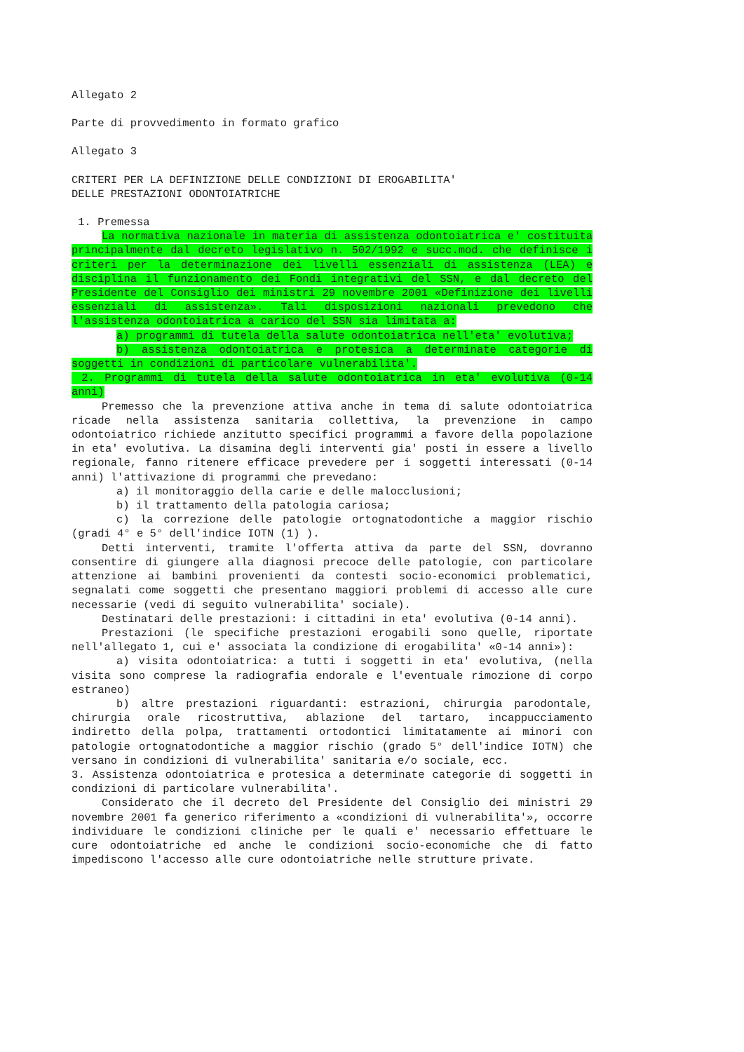Allegato 2
Parte di provvedimento in formato grafico
Allegato 3
CRITERI PER LA DEFINIZIONE DELLE CONDIZIONI DI EROGABILITA'
DELLE PRESTAZIONI ODONTOIATRICHE
1. Premessa
La normativa nazionale in materia di assistenza odontoiatrica e' costituita principalmente dal decreto legislativo n. 502/1992 e succ.mod. che definisce i criteri per la determinazione dei livelli essenziali di assistenza (LEA) e disciplina il funzionamento dei Fondi integrativi del SSN, e dal decreto del Presidente del Consiglio dei ministri 29 novembre 2001 «Definizione dei livelli essenziali di assistenza». Tali disposizioni nazionali prevedono che l'assistenza odontoiatrica a carico del SSN sia limitata a:
a) programmi di tutela della salute odontoiatrica nell'eta' evolutiva;
b) assistenza odontoiatrica e protesica a determinate categorie di soggetti in condizioni di particolare vulnerabilita'.
2. Programmi di tutela della salute odontoiatrica in eta' evolutiva (0-14 anni)
Premesso che la prevenzione attiva anche in tema di salute odontoiatrica ricade nella assistenza sanitaria collettiva, la prevenzione in campo odontoiatrico richiede anzitutto specifici programmi a favore della popolazione in eta' evolutiva. La disamina degli interventi gia' posti in essere a livello regionale, fanno ritenere efficace prevedere per i soggetti interessati (0-14 anni) l'attivazione di programmi che prevedano:
a) il monitoraggio della carie e delle malocclusioni;
b) il trattamento della patologia cariosa;
c) la correzione delle patologie ortognatodontiche a maggior rischio (gradi 4° e 5° dell'indice IOTN (1) ).
Detti interventi, tramite l'offerta attiva da parte del SSN, dovranno consentire di giungere alla diagnosi precoce delle patologie, con particolare attenzione ai bambini provenienti da contesti socio-economici problematici, segnalati come soggetti che presentano maggiori problemi di accesso alle cure necessarie (vedi di seguito vulnerabilita' sociale).
Destinatari delle prestazioni: i cittadini in eta' evolutiva (0-14 anni).
Prestazioni (le specifiche prestazioni erogabili sono quelle, riportate nell'allegato 1, cui e' associata la condizione di erogabilita' «0-14 anni»):
a) visita odontoiatrica: a tutti i soggetti in eta' evolutiva, (nella visita sono comprese la radiografia endorale e l'eventuale rimozione di corpo estraneo)
b) altre prestazioni riguardanti: estrazioni, chirurgia parodontale, chirurgia orale ricostruttiva, ablazione del tartaro, incappucciamento indiretto della polpa, trattamenti ortodontici limitatamente ai minori con patologie ortognatodontiche a maggior rischio (grado 5° dell'indice IOTN) che versano in condizioni di vulnerabilita' sanitaria e/o sociale, ecc.
3. Assistenza odontoiatrica e protesica a determinate categorie di soggetti in condizioni di particolare vulnerabilita'.
Considerato che il decreto del Presidente del Consiglio dei ministri 29 novembre 2001 fa generico riferimento a «condizioni di vulnerabilita'», occorre individuare le condizioni cliniche per le quali e' necessario effettuare le cure odontoiatriche ed anche le condizioni socio-economiche che di fatto impediscono l'accesso alle cure odontoiatriche nelle strutture private.